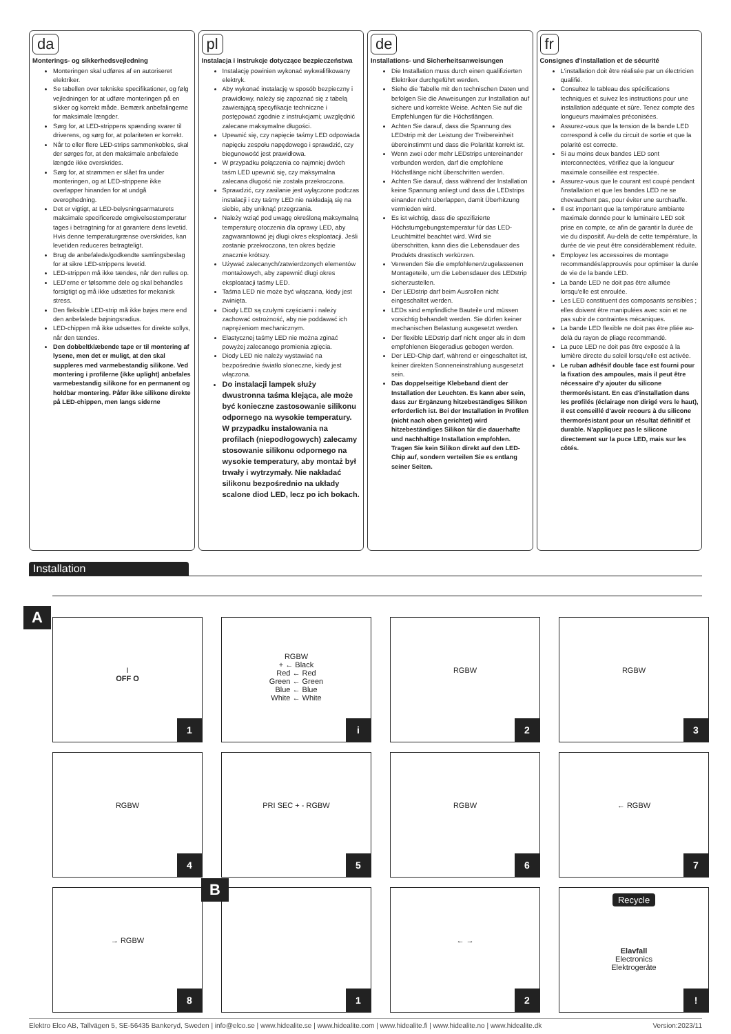da
Monterings- og sikkerhedsvejledning
Monteringen skal udføres af en autoriseret elektriker.
Se tabellen over tekniske specifikationer, og følg vejledningen for at udføre monteringen på en sikker og korrekt måde. Bemærk anbefalingerne for maksimale længder.
Sørg for, at LED-strippens spænding svarer til driverens, og sørg for, at polariteten er korrekt.
Når to eller flere LED-strips sammenkobles, skal der sørges for, at den maksimale anbefalede længde ikke overskrides.
Sørg for, at strømmen er slået fra under monteringen, og at LED-strippene ikke overlapper hinanden for at undgå overophedning.
Det er vigtigt, at LED-belysningsarmaturets maksimale specificerede omgivelsestemperatur tages i betragtning for at garantere dens levetid. Hvis denne temperaturgrænse overskrides, kan levetiden reduceres betragteligt.
Brug de anbefalede/godkendte samlingsbeslag for at sikre LED-strippens levetid.
LED-strippen må ikke tændes, når den rulles op.
LED'erne er følsomme dele og skal behandles forsigtigt og må ikke udsættes for mekanisk stress.
Den fleksible LED-strip må ikke bøjes mere end den anbefalede bøjningsradius.
LED-chippen må ikke udsættes for direkte sollys, når den tændes.
Den dobbeltklæbende tape er til montering af lysene, men det er muligt, at den skal suppleres med varmebestandig silikone. Ved montering i profilerne (ikke uplight) anbefales varmebestandig silikone for en permanent og holdbar montering. Påfør ikke silikone direkte på LED-chippen, men langs siderne
pl
Instalacja i instrukcje dotyczące bezpieczeństwa
Instalację powinien wykonać wykwalifikowany elektryk.
Aby wykonać instalację w sposób bezpieczny i prawidłowy, należy się zapoznać się z tabelą zawierającą specyfikacje techniczne i postępować zgodnie z instrukcjami; uwzględnić zalecane maksymalne długości.
Upewnić się, czy napięcie taśmy LED odpowiada napięciu zespołu napędowego i sprawdzić, czy biegunowość jest prawidłowa.
W przypadku połączenia co najmniej dwóch taśm LED upewnić się, czy maksymalna zalecana długość nie została przekroczona.
Sprawdzić, czy zasilanie jest wyłączone podczas instalacji i czy taśmy LED nie nakładają się na siebie, aby uniknąć przegrzania.
Należy wziąć pod uwagę określoną maksymalną temperaturę otoczenia dla oprawy LED, aby zagwarantować jej długi okres eksploatacji. Jeśli zostanie przekroczona, ten okres będzie znacznie krótszy.
Używać zalecanych/zatwierdzonych elementów montażowych, aby zapewnić długi okres eksploatacji taśmy LED.
Taśma LED nie może być włączana, kiedy jest zwinięta.
Diody LED są czułymi częściami i należy zachować ostrożność, aby nie poddawać ich naprężeniom mechanicznym.
Elastycznej taśmy LED nie można zginać powyżej zalecanego promienia zgięcia.
Diody LED nie należy wystawiać na bezpośrednie światło słoneczne, kiedy jest włączona.
Do instalacji lampek służy dwustronna taśma klejąca, ale może być konieczne zastosowanie silikonu odpornego na wysokie temperatury. W przypadku instalowania na profilach (niepodłogowych) zalecamy stosowanie silikonu odpornego na wysokie temperatury, aby montaż był trwały i wytrzymały. Nie nakładać silikonu bezpośrednio na układy scalone diod LED, lecz po ich bokach.
de
Installations- und Sicherheitsanweisungen
Die Installation muss durch einen qualifizierten Elektriker durchgeführt werden.
Siehe die Tabelle mit den technischen Daten und befolgen Sie die Anweisungen zur Installation auf sichere und korrekte Weise. Achten Sie auf die Empfehlungen für die Höchstlängen.
Achten Sie darauf, dass die Spannung des LEDstrip mit der Leistung der Treibereinheit übereinstimmt und dass die Polarität korrekt ist.
Wenn zwei oder mehr LEDstrips untereinander verbunden werden, darf die empfohlene Höchstlänge nicht überschritten werden.
Achten Sie darauf, dass während der Installation keine Spannung anliegt und dass die LEDstrips einander nicht überlappen, damit Überhitzung vermieden wird.
Es ist wichtig, dass die spezifizierte Höchstumgebungstemperatur für das LED-Leuchtmittel beachtet wird. Wird sie überschritten, kann dies die Lebensdauer des Produkts drastisch verkürzen.
Verwenden Sie die empfohlenen/zugelassenen Montageteile, um die Lebensdauer des LEDstrip sicherzustellen.
Der LEDstrip darf beim Ausrollen nicht eingeschaltet werden.
LEDs sind empfindliche Bauteile und müssen vorsichtig behandelt werden. Sie dürfen keiner mechanischen Belastung ausgesetzt werden.
Der flexible LEDstrip darf nicht enger als in dem empfohlenen Biegeradius gebogen werden.
Der LED-Chip darf, während er eingeschaltet ist, keiner direkten Sonneneinstrahlung ausgesetzt sein.
Das doppelseitige Klebeband dient der Installation der Leuchten. Es kann aber sein, dass zur Ergänzung hitzebeständiges Silikon erforderlich ist. Bei der Installation in Profilen (nicht nach oben gerichtet) wird hitzebeständiges Silikon für die dauerhafte und nachhaltige Installation empfohlen. Tragen Sie kein Silikon direkt auf den LED-Chip auf, sondern verteilen Sie es entlang seiner Seiten.
fr
Consignes d'installation et de sécurité
L'installation doit être réalisée par un électricien qualifié.
Consultez le tableau des spécifications techniques et suivez les instructions pour une installation adéquate et sûre. Tenez compte des longueurs maximales préconisées.
Assurez-vous que la tension de la bande LED correspond à celle du circuit de sortie et que la polarité est correcte.
Si au moins deux bandes LED sont interconnectées, vérifiez que la longueur maximale conseillée est respectée.
Assurez-vous que le courant est coupé pendant l'installation et que les bandes LED ne se chevauchent pas, pour éviter une surchauffe.
Il est important que la température ambiante maximale donnée pour le luminaire LED soit prise en compte, ce afin de garantir la durée de vie du dispositif. Au-delà de cette température, la durée de vie peut être considérablement réduite.
Employez les accessoires de montage recommandés/approuvés pour optimiser la durée de vie de la bande LED.
La bande LED ne doit pas être allumée lorsqu'elle est enroulée.
Les LED constituent des composants sensibles ; elles doivent être manipulées avec soin et ne pas subir de contraintes mécaniques.
La bande LED flexible ne doit pas être pliée au-delà du rayon de pliage recommandé.
La puce LED ne doit pas être exposée à la lumière directe du soleil lorsqu'elle est activée.
Le ruban adhésif double face est fourni pour la fixation des ampoules, mais il peut être nécessaire d'y ajouter du silicone thermorésistant. En cas d'installation dans les profilés (éclairage non dirigé vers le haut), il est conseillé d'avoir recours à du silicone thermorésistant pour un résultat définitif et durable. N'appliquez pas le silicone directement sur la puce LED, mais sur les côtés.
Installation
A
I
OFF O
1
RGBW
+ ← Black
Red ← Red
Green ← Green
Blue ← Blue
White ← White
i
RGBW
2
RGBW
3
RGBW
4
PRI SEC + - RGBW
5
RGBW
6
← RGBW
7
→ RGBW
8
B
1
← →
2
Recycle
Elavfall
Electronics
Elektrogeräte
!
Elektro Elco AB, Tallvägen 5, SE-56435 Bankeryd, Sweden | info@elco.se | www.hidealite.se | www.hidealite.com | www.hidealite.fi | www.hidealite.no | www.hidealite.dk Version:2023/11